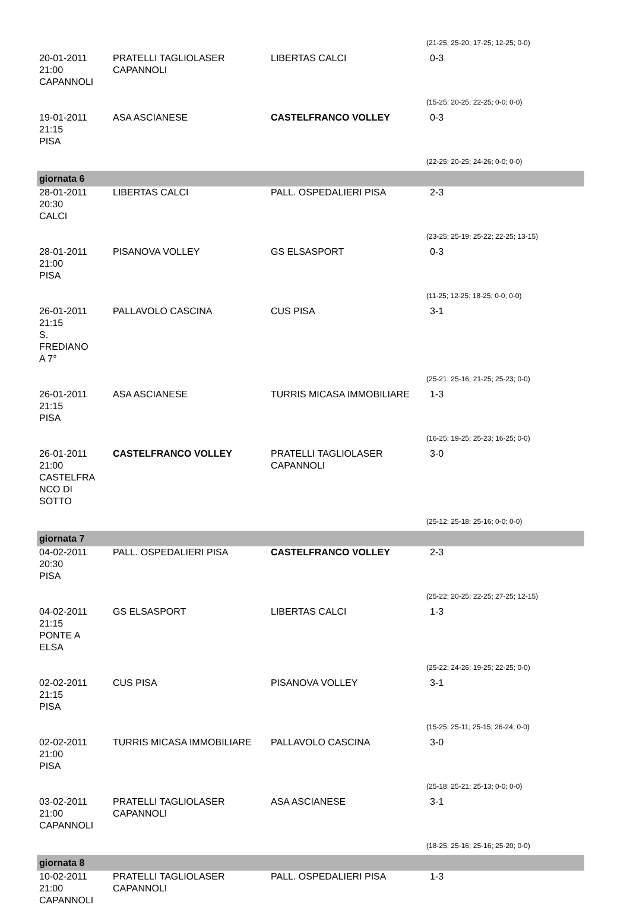| | | | (21-25; 25-20; 17-25; 12-25; 0-0) |
| 20-01-2011 21:00 CAPANNOLI | PRATELLI TAGLIOLASER CAPANNOLI | LIBERTAS CALCI | 0-3 |
| | | | (15-25; 20-25; 22-25; 0-0; 0-0) |
| 19-01-2011 21:15 PISA | ASA ASCIANESE | CASTELFRANCO VOLLEY | 0-3 |
| | | | (22-25; 20-25; 24-26; 0-0; 0-0) |
| giornata 6 | | | |
| 28-01-2011 20:30 CALCI | LIBERTAS CALCI | PALL. OSPEDALIERI PISA | 2-3 |
| | | | (23-25; 25-19; 25-22; 22-25; 13-15) |
| 28-01-2011 21:00 PISA | PISANOVA VOLLEY | GS ELSASPORT | 0-3 |
| | | | (11-25; 12-25; 18-25; 0-0; 0-0) |
| 26-01-2011 21:15 S. FREDIANO A 7° | PALLAVOLO CASCINA | CUS PISA | 3-1 |
| | | | (25-21; 25-16; 21-25; 25-23; 0-0) |
| 26-01-2011 21:15 PISA | ASA ASCIANESE | TURRIS MICASA IMMOBILIARE | 1-3 |
| | | | (16-25; 19-25; 25-23; 16-25; 0-0) |
| 26-01-2011 21:00 CASTELFRA NCO DI SOTTO | CASTELFRANCO VOLLEY | PRATELLI TAGLIOLASER CAPANNOLI | 3-0 |
| | | | (25-12; 25-18; 25-16; 0-0; 0-0) |
| giornata 7 | | | |
| 04-02-2011 20:30 PISA | PALL. OSPEDALIERI PISA | CASTELFRANCO VOLLEY | 2-3 |
| | | | (25-22; 20-25; 22-25; 27-25; 12-15) |
| 04-02-2011 21:15 PONTE A ELSA | GS ELSASPORT | LIBERTAS CALCI | 1-3 |
| | | | (25-22; 24-26; 19-25; 22-25; 0-0) |
| 02-02-2011 21:15 PISA | CUS PISA | PISANOVA VOLLEY | 3-1 |
| | | | (15-25; 25-11; 25-15; 26-24; 0-0) |
| 02-02-2011 21:00 PISA | TURRIS MICASA IMMOBILIARE | PALLAVOLO CASCINA | 3-0 |
| | | | (25-18; 25-21; 25-13; 0-0; 0-0) |
| 03-02-2011 21:00 CAPANNOLI | PRATELLI TAGLIOLASER CAPANNOLI | ASA ASCIANESE | 3-1 |
| | | | (18-25; 25-16; 25-16; 25-20; 0-0) |
| giornata 8 | | | |
| 10-02-2011 21:00 CAPANNOLI | PRATELLI TAGLIOLASER CAPANNOLI | PALL. OSPEDALIERI PISA | 1-3 |